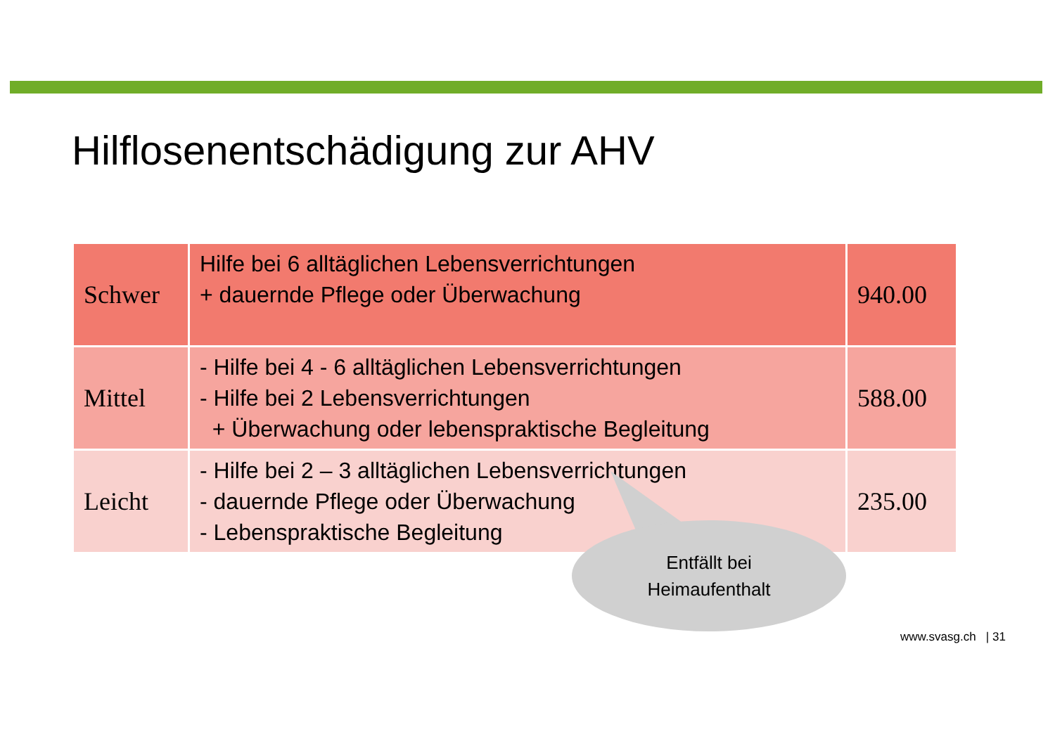Hilflosenentschädigung zur AHV
| Schwer | Hilfe bei 6 alltäglichen Lebensverrichtungen + dauernde Pflege oder Überwachung | 940.00 |
| Mittel | - Hilfe bei 4 - 6 alltäglichen Lebensverrichtungen - Hilfe bei 2 Lebensverrichtungen + Überwachung oder lebenspraktische Begleitung | 588.00 |
| Leicht | - Hilfe bei 2 – 3 alltäglichen Lebensverrichtungen - dauernde Pflege oder Überwachung - Lebenspraktische Begleitung | 235.00 |
Entfällt bei
Heimaufenthalt
www.svasg.ch | 31